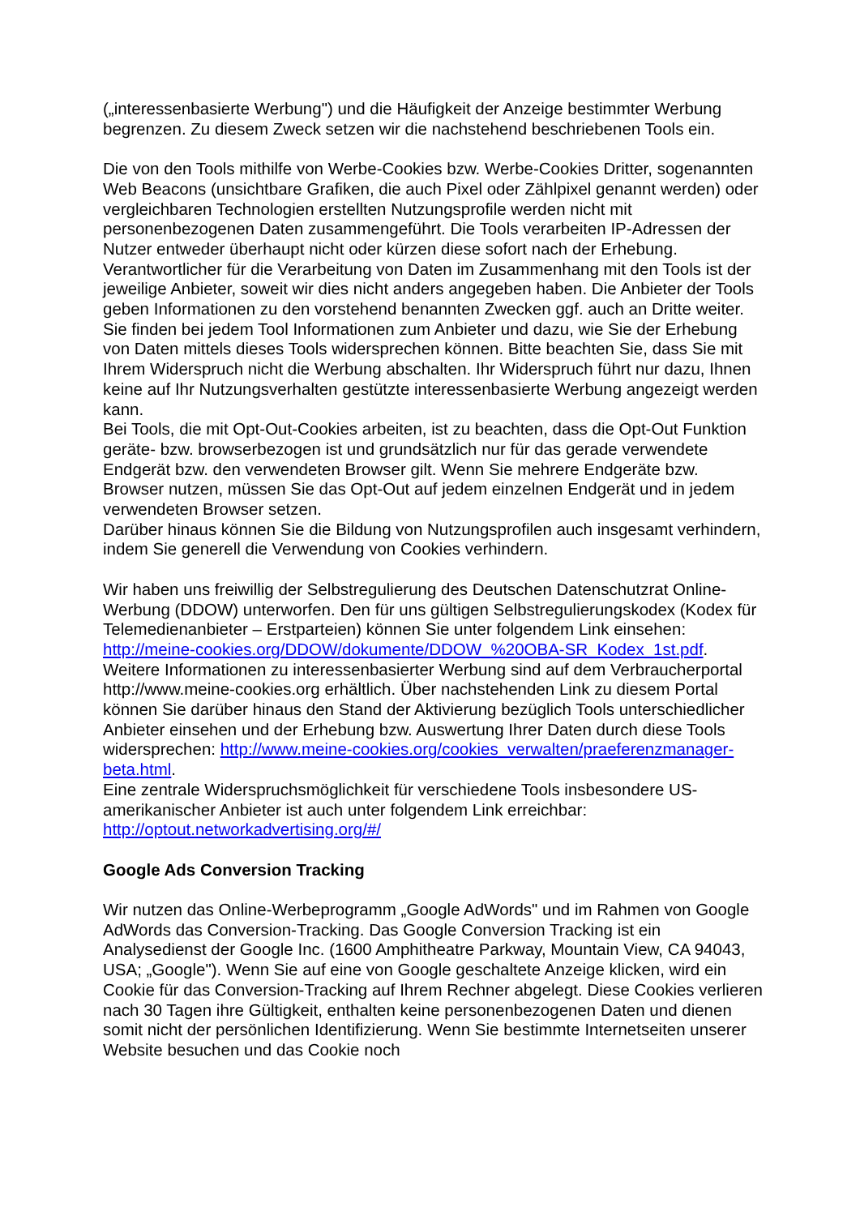(„interessenbasierte Werbung") und die Häufigkeit der Anzeige bestimmter Werbung begrenzen. Zu diesem Zweck setzen wir die nachstehend beschriebenen Tools ein.
Die von den Tools mithilfe von Werbe-Cookies bzw. Werbe-Cookies Dritter, sogenannten Web Beacons (unsichtbare Grafiken, die auch Pixel oder Zählpixel genannt werden) oder vergleichbaren Technologien erstellten Nutzungsprofile werden nicht mit personenbezogenen Daten zusammengeführt. Die Tools verarbeiten IP-Adressen der Nutzer entweder überhaupt nicht oder kürzen diese sofort nach der Erhebung.
Verantwortlicher für die Verarbeitung von Daten im Zusammenhang mit den Tools ist der jeweilige Anbieter, soweit wir dies nicht anders angegeben haben. Die Anbieter der Tools geben Informationen zu den vorstehend benannten Zwecken ggf. auch an Dritte weiter.
Sie finden bei jedem Tool Informationen zum Anbieter und dazu, wie Sie der Erhebung von Daten mittels dieses Tools widersprechen können. Bitte beachten Sie, dass Sie mit Ihrem Widerspruch nicht die Werbung abschalten. Ihr Widerspruch führt nur dazu, Ihnen keine auf Ihr Nutzungsverhalten gestützte interessenbasierte Werbung angezeigt werden kann.
Bei Tools, die mit Opt-Out-Cookies arbeiten, ist zu beachten, dass die Opt-Out Funktion geräte- bzw. browserbezogen ist und grundsätzlich nur für das gerade verwendete Endgerät bzw. den verwendeten Browser gilt. Wenn Sie mehrere Endgeräte bzw. Browser nutzen, müssen Sie das Opt-Out auf jedem einzelnen Endgerät und in jedem verwendeten Browser setzen.
Darüber hinaus können Sie die Bildung von Nutzungsprofilen auch insgesamt verhindern, indem Sie generell die Verwendung von Cookies verhindern.
Wir haben uns freiwillig der Selbstregulierung des Deutschen Datenschutzrat Online-Werbung (DDOW) unterworfen. Den für uns gültigen Selbstregulierungskodex (Kodex für Telemedienanbieter – Erstparteien) können Sie unter folgendem Link einsehen: http://meine-cookies.org/DDOW/dokumente/DDOW_%20OBA-SR_Kodex_1st.pdf.
Weitere Informationen zu interessenbasierter Werbung sind auf dem Verbraucherportal http://www.meine-cookies.org erhältlich. Über nachstehenden Link zu diesem Portal können Sie darüber hinaus den Stand der Aktivierung bezüglich Tools unterschiedlicher Anbieter einsehen und der Erhebung bzw. Auswertung Ihrer Daten durch diese Tools widersprechen: http://www.meine-cookies.org/cookies_verwalten/praeferenzmanager-beta.html.
Eine zentrale Widerspruchsmöglichkeit für verschiedene Tools insbesondere US-amerikanischer Anbieter ist auch unter folgendem Link erreichbar: http://optout.networkadvertising.org/#/
Google Ads Conversion Tracking
Wir nutzen das Online-Werbeprogramm „Google AdWords" und im Rahmen von Google AdWords das Conversion-Tracking. Das Google Conversion Tracking ist ein Analysedienst der Google Inc. (1600 Amphitheatre Parkway, Mountain View, CA 94043, USA; „Google"). Wenn Sie auf eine von Google geschaltete Anzeige klicken, wird ein Cookie für das Conversion-Tracking auf Ihrem Rechner abgelegt. Diese Cookies verlieren nach 30 Tagen ihre Gültigkeit, enthalten keine personenbezogenen Daten und dienen somit nicht der persönlichen Identifizierung. Wenn Sie bestimmte Internetseiten unserer Website besuchen und das Cookie noch